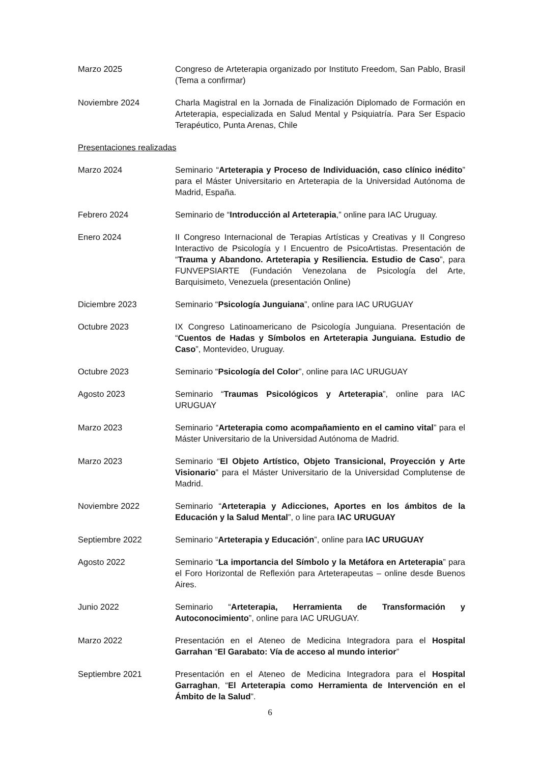Marzo 2025 Congreso de Arteterapia organizado por Instituto Freedom, San Pablo, Brasil (Tema a confirmar)
Noviembre 2024 Charla Magistral en la Jornada de Finalización Diplomado de Formación en Arteterapia, especializada en Salud Mental y Psiquiatría. Para Ser Espacio Terapéutico, Punta Arenas, Chile
Presentaciones realizadas
Marzo 2024 Seminario “Arteterapia y Proceso de Individuación, caso clínico inédito” para el Máster Universitario en Arteterapia de la Universidad Autónoma de Madrid, España.
Febrero 2024 Seminario de “Introducción al Arteterapia,” online para IAC Uruguay.
Enero 2024 II Congreso Internacional de Terapias Artísticas y Creativas y II Congreso Interactivo de Psicología y I Encuentro de PsicoArtistas. Presentación de “Trauma y Abandono. Arteterapia y Resiliencia. Estudio de Caso”, para FUNVEPSIARTE (Fundación Venezolana de Psicología del Arte, Barquisimeto, Venezuela (presentación Online)
Diciembre 2023 Seminario “Psicología Junguiana”, online para IAC URUGUAY
Octubre 2023 IX Congreso Latinoamericano de Psicología Junguiana. Presentación de “Cuentos de Hadas y Símbolos en Arteterapia Junguiana. Estudio de Caso”, Montevideo, Uruguay.
Octubre 2023 Seminario “Psicología del Color”, online para IAC URUGUAY
Agosto 2023 Seminario “Traumas Psicológicos y Arteterapia”, online para IAC URUGUAY
Marzo 2023 Seminario “Arteterapia como acompañamiento en el camino vital” para el Máster Universitario de la Universidad Autónoma de Madrid.
Marzo 2023 Seminario “El Objeto Artístico, Objeto Transicional, Proyección y Arte Visionario” para el Máster Universitario de la Universidad Complutense de Madrid.
Noviembre 2022 Seminario “Arteterapia y Adicciones, Aportes en los ámbitos de la Educación y la Salud Mental”, o line para IAC URUGUAY
Septiembre 2022 Seminario “Arteterapia y Educación”, online para IAC URUGUAY
Agosto 2022 Seminario “La importancia del Símbolo y la Metáfora en Arteterapia” para el Foro Horizontal de Reflexión para Arteterapeutas – online desde Buenos Aires.
Junio 2022 Seminario “Arteterapia, Herramienta de Transformación y Autoconocimiento”, online para IAC URUGUAY.
Marzo 2022 Presentación en el Ateneo de Medicina Integradora para el Hospital Garrahan “El Garabato: Vía de acceso al mundo interior”
Septiembre 2021 Presentación en el Ateneo de Medicina Integradora para el Hospital Garraghan, “El Arteterapia como Herramienta de Intervención en el Ámbito de la Salud”.
6